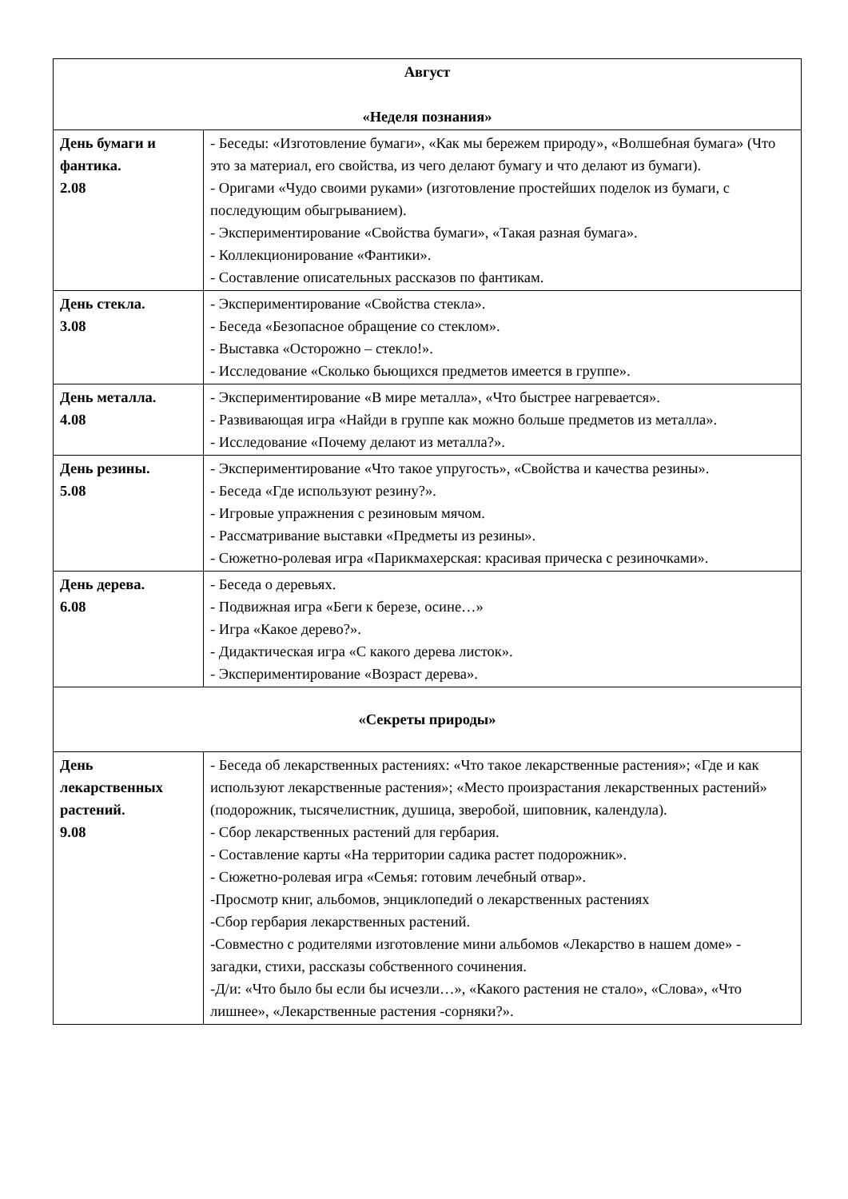| Август «Неделя познания» | |
| --- | --- |
| День бумаги и фантика. 2.08 | - Беседы: «Изготовление бумаги», «Как мы бережем природу», «Волшебная бумага» (Что это за материал, его свойства, из чего делают бумагу и что делают из бумаги). - Оригами «Чудо своими руками» (изготовление простейших поделок из бумаги, с последующим обыгрыванием). - Экспериментирование «Свойства бумаги», «Такая разная бумага». - Коллекционирование «Фантики». - Составление описательных рассказов по фантикам. |
| День стекла. 3.08 | - Экспериментирование «Свойства стекла». - Беседа «Безопасное обращение со стеклом». - Выставка «Осторожно – стекло!». - Исследование «Сколько бьющихся предметов имеется в группе». |
| День металла. 4.08 | - Экспериментирование «В мире металла», «Что быстрее нагревается». - Развивающая игра «Найди в группе как можно больше предметов из металла». - Исследование «Почему делают из металла?». |
| День резины. 5.08 | - Экспериментирование «Что такое упругость», «Свойства и качества резины». - Беседа «Где используют резину?». - Игровые упражнения с резиновым мячом. - Рассматривание выставки «Предметы из резины». - Сюжетно-ролевая игра «Парикмахерская: красивая прическа с резиночками». |
| День дерева. 6.08 | - Беседа о деревьях. - Подвижная игра «Беги к березе, осине…» - Игра «Какое дерево?». - Дидактическая игра «С какого дерева листок». - Экспериментирование «Возраст дерева». |
| «Секреты природы» | |
| День лекарственных растений. 9.08 | - Беседа об лекарственных растениях: «Что такое лекарственные растения»; «Где и как используют лекарственные растения»; «Место произрастания лекарственных растений» (подорожник, тысячелистник, душица, зверобой, шиповник, календула). - Сбор лекарственных растений для гербария. - Составление карты «На территории садика растет подорожник». - Сюжетно-ролевая игра «Семья: готовим лечебный отвар». -Просмотр книг, альбомов, энциклопедий о лекарственных растениях -Сбор гербария лекарственных растений. -Совместно с родителями изготовление мини альбомов «Лекарство в нашем доме» - загадки, стихи, рассказы собственного сочинения. -Д/и: «Что было бы если бы исчезли…», «Какого растения не стало», «Слова», «Что лишнее», «Лекарственные растения -сорняки?». |